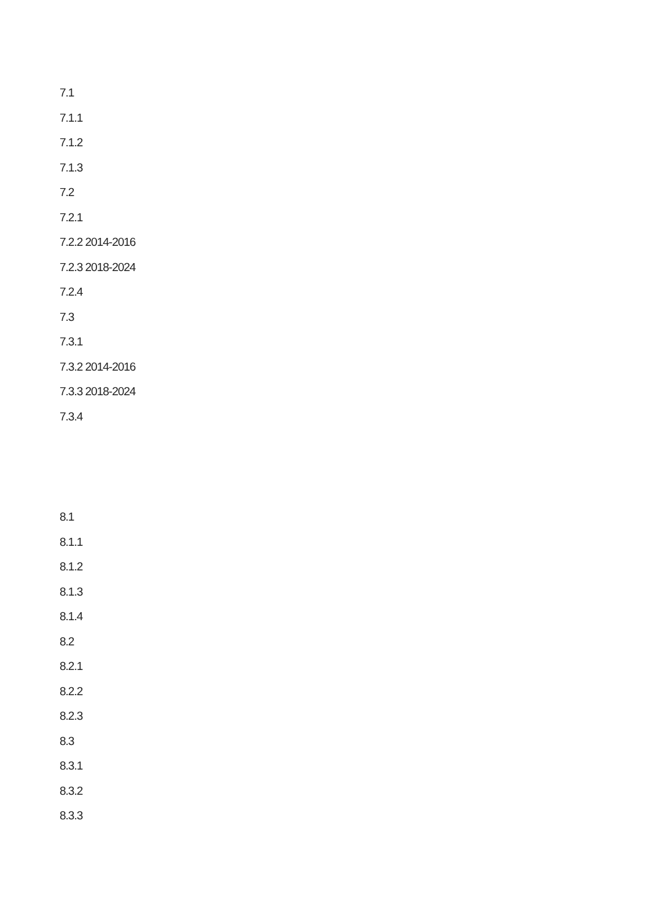7.1
7.1.1
7.1.2
7.1.3
7.2
7.2.1
7.2.2 2014-2016
7.2.3 2018-2024
7.2.4
7.3
7.3.1
7.3.2 2014-2016
7.3.3 2018-2024
7.3.4
8.1
8.1.1
8.1.2
8.1.3
8.1.4
8.2
8.2.1
8.2.2
8.2.3
8.3
8.3.1
8.3.2
8.3.3